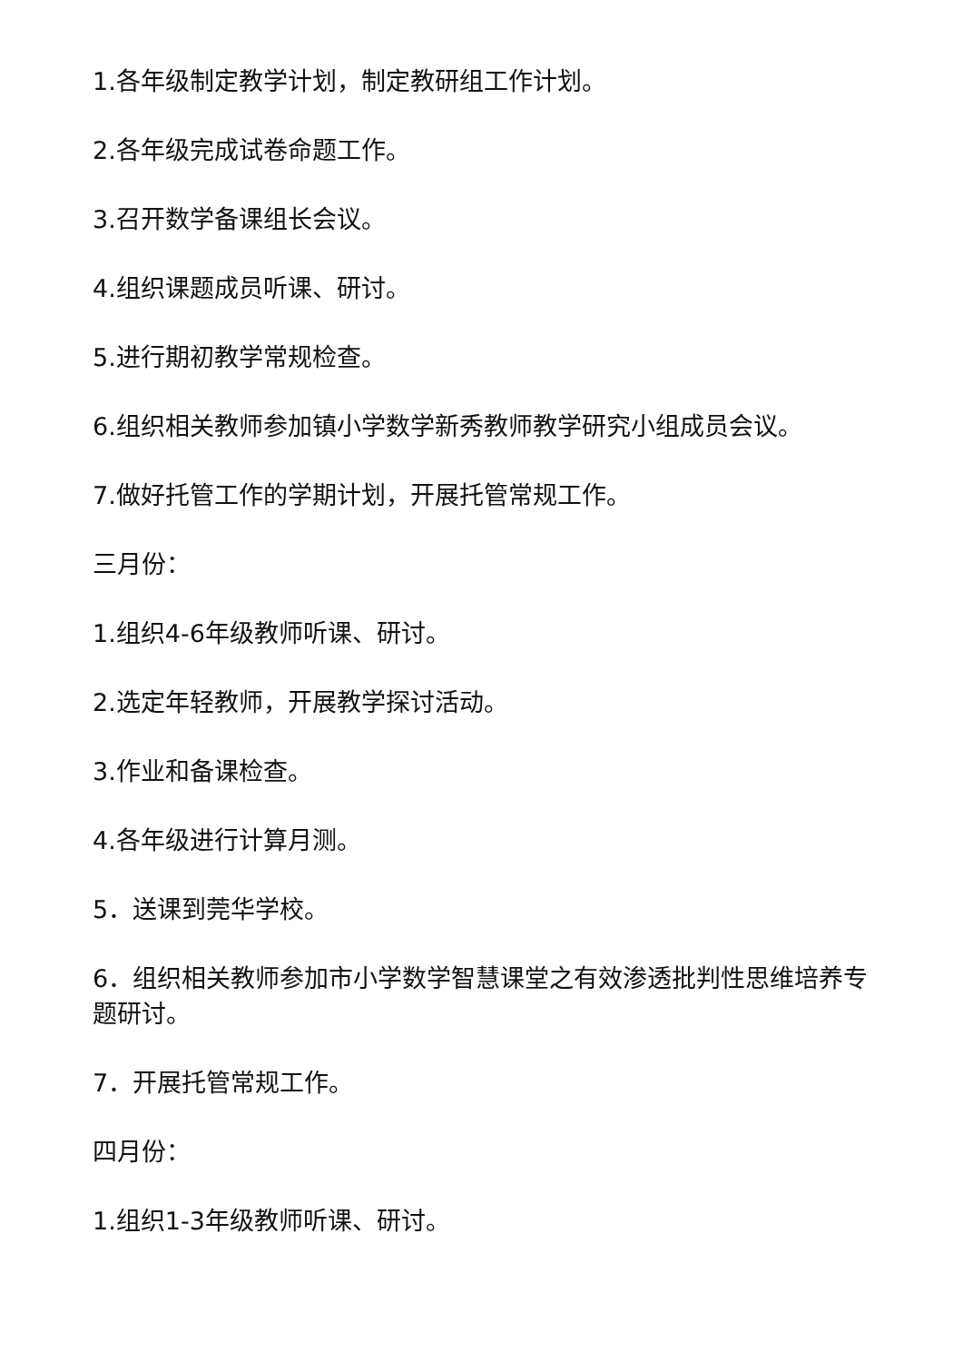1.各年级制定教学计划，制定教研组工作计划。
2.各年级完成试卷命题工作。
3.召开数学备课组长会议。
4.组织课题成员听课、研讨。
5.进行期初教学常规检查。
6.组织相关教师参加镇小学数学新秀教师教学研究小组成员会议。
7.做好托管工作的学期计划，开展托管常规工作。
三月份：
1.组织4-6年级教师听课、研讨。
2.选定年轻教师，开展教学探讨活动。
3.作业和备课检查。
4.各年级进行计算月测。
5．送课到莞华学校。
6．组织相关教师参加市小学数学智慧课堂之有效渗透批判性思维培养专题研讨。
7．开展托管常规工作。
四月份：
1.组织1-3年级教师听课、研讨。